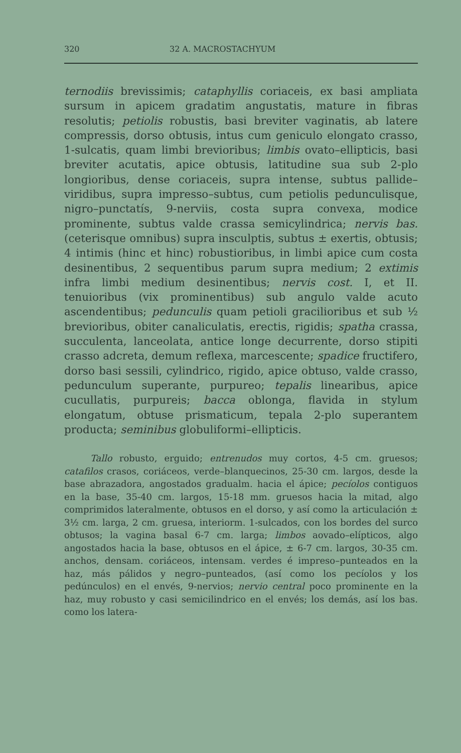320 32 A. MACROSTACHYUM
ternodiis brevissimis; cataphyllis coriaceis, ex basi ampliata sursum in apicem gradatim angustatis, mature in fibras resolutis; petiolis robustis, basi breviter vaginatis, ab latere compressis, dorso obtusis, intus cum geniculo elongato crasso, 1-sulcatis, quam limbi brevioribus; limbis ovato–ellipticis, basi breviter acutatis, apice obtusis, latitudine sua sub 2-plo longioribus, dense coriaceis, supra intense, subtus pallide–viridibus, supra impresso–subtus, cum petiolis pedunculisque, nigro–punctatís, 9-nerviis, costa supra convexa, modice prominente, subtus valde crassa semicylindrica; nervis bas. (ceterisque omnibus) supra insculptis, subtus ± exertis, obtusis; 4 intimis (hinc et hinc) robustioribus, in limbi apice cum costa desinentibus, 2 sequentibus parum supra medium; 2 extimis infra limbi medium desinentibus; nervis cost. I, et II. tenuioribus (vix prominentibus) sub angulo valde acuto ascendentibus; pedunculis quam petioli gracilioribus et sub ½ brevioribus, obiter canaliculatis, erectis, rigidis; spatha crassa, succulenta, lanceolata, antice longe decurrente, dorso stipiti crasso adcreta, demum reflexa, marcescente; spadice fructifero, dorso basi sessili, cylindrico, rigido, apice obtuso, valde crasso, pedunculum superante, purpureo; tepalis linearibus, apice cucullatis, purpureis; bacca oblonga, flavida in stylum elongatum, obtuse prismaticum, tepala 2-plo superantem producta; seminibus globuliformi–ellipticis.
Tallo robusto, erguido; entrenudos muy cortos, 4-5 cm. gruesos; catafilos crasos, coriáceos, verde–blanquecinos, 25-30 cm. largos, desde la base abrazadora, angostados gradualm. hacia el ápice; pecíolos contiguos en la base, 35-40 cm. largos, 15-18 mm. gruesos hacia la mitad, algo comprimidos lateralmente, obtusos en el dorso, y así como la articulación ± 3½ cm. larga, 2 cm. gruesa, interiorm. 1-sulcados, con los bordes del surco obtusos; la vagina basal 6-7 cm. larga; limbos aovado–elípticos, algo angostados hacia la base, obtusos en el ápice, ± 6-7 cm. largos, 30-35 cm. anchos, densam. coriáceos, intensam. verdes é impreso–punteados en la haz, más pálidos y negro–punteados, (así como los pecíolos y los pedúnculos) en el envés, 9-nervios; nervio central poco prominente en la haz, muy robusto y casi semicilindrico en el envés; los demás, así los bas. como los latera-